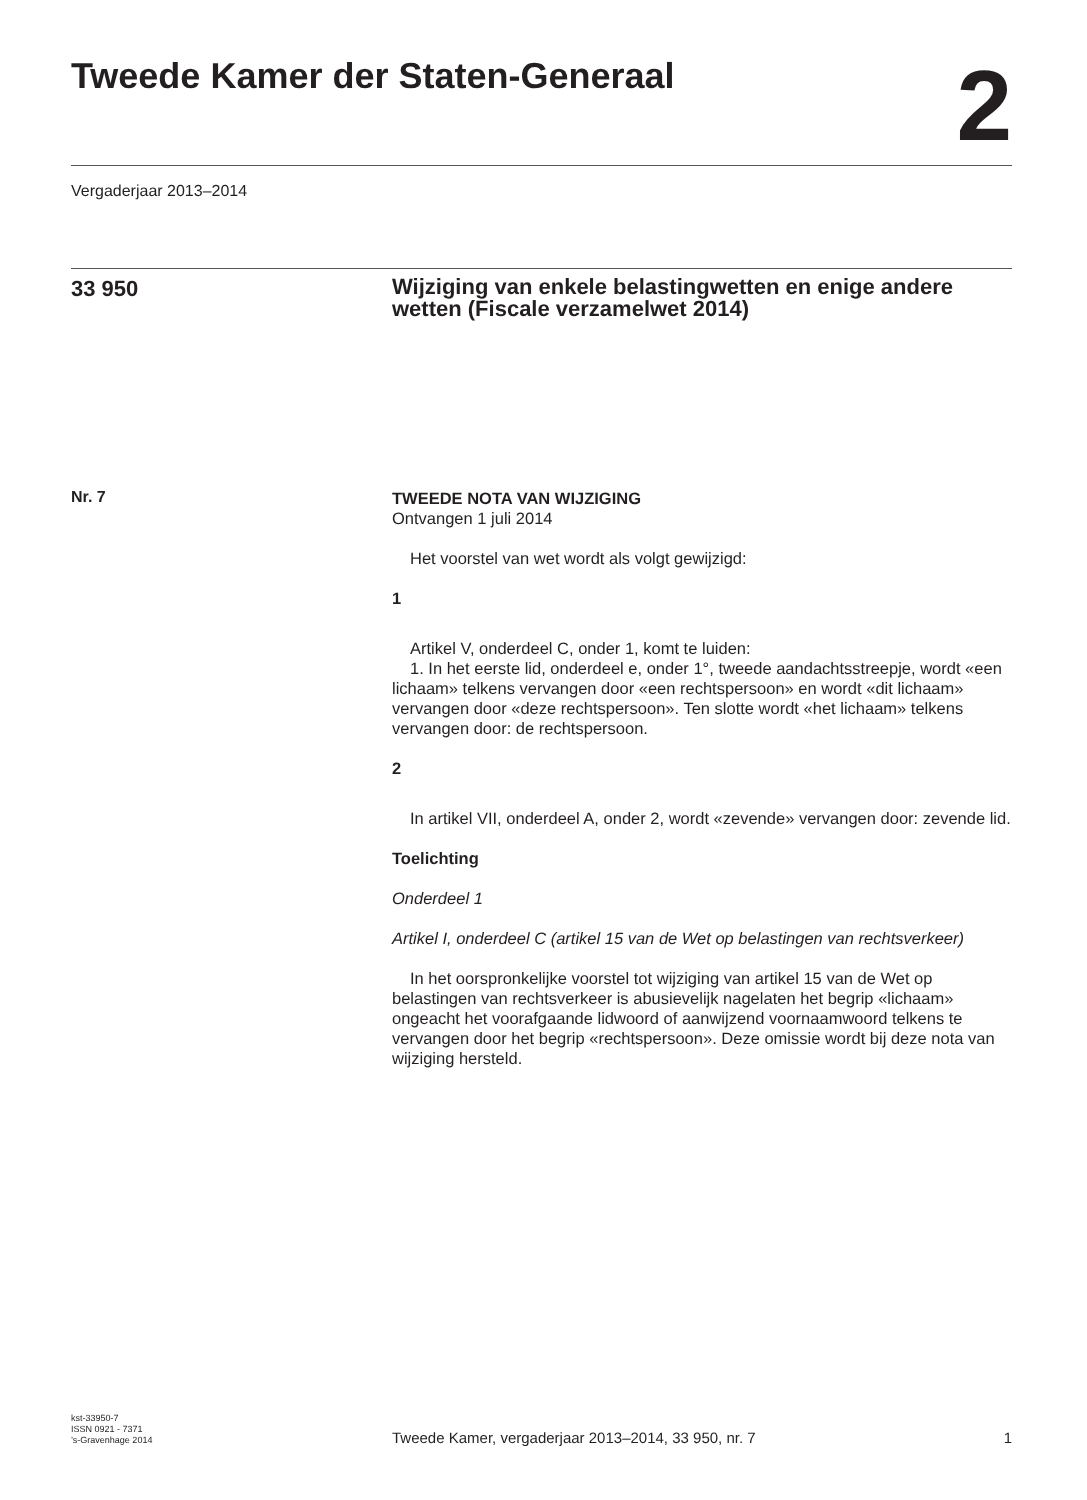Tweede Kamer der Staten-Generaal
2
Vergaderjaar 2013–2014
33 950
Wijziging van enkele belastingwetten en enige andere wetten (Fiscale verzamelwet 2014)
Nr. 7
TWEEDE NOTA VAN WIJZIGING
Ontvangen 1 juli 2014
Het voorstel van wet wordt als volgt gewijzigd:
1
Artikel V, onderdeel C, onder 1, komt te luiden:
1. In het eerste lid, onderdeel e, onder 1°, tweede aandachtsstreepje, wordt «een lichaam» telkens vervangen door «een rechtspersoon» en wordt «dit lichaam» vervangen door «deze rechtspersoon». Ten slotte wordt «het lichaam» telkens vervangen door: de rechtspersoon.
2
In artikel VII, onderdeel A, onder 2, wordt «zevende» vervangen door: zevende lid.
Toelichting
Onderdeel 1
Artikel I, onderdeel C (artikel 15 van de Wet op belastingen van rechtsverkeer)
In het oorspronkelijke voorstel tot wijziging van artikel 15 van de Wet op belastingen van rechtsverkeer is abusievelijk nagelaten het begrip «lichaam» ongeacht het voorafgaande lidwoord of aanwijzend voornaamwoord telkens te vervangen door het begrip «rechtspersoon». Deze omissie wordt bij deze nota van wijziging hersteld.
kst-33950-7
ISSN 0921 - 7371
’s-Gravenhage 2014
Tweede Kamer, vergaderjaar 2013–2014, 33 950, nr. 7
1